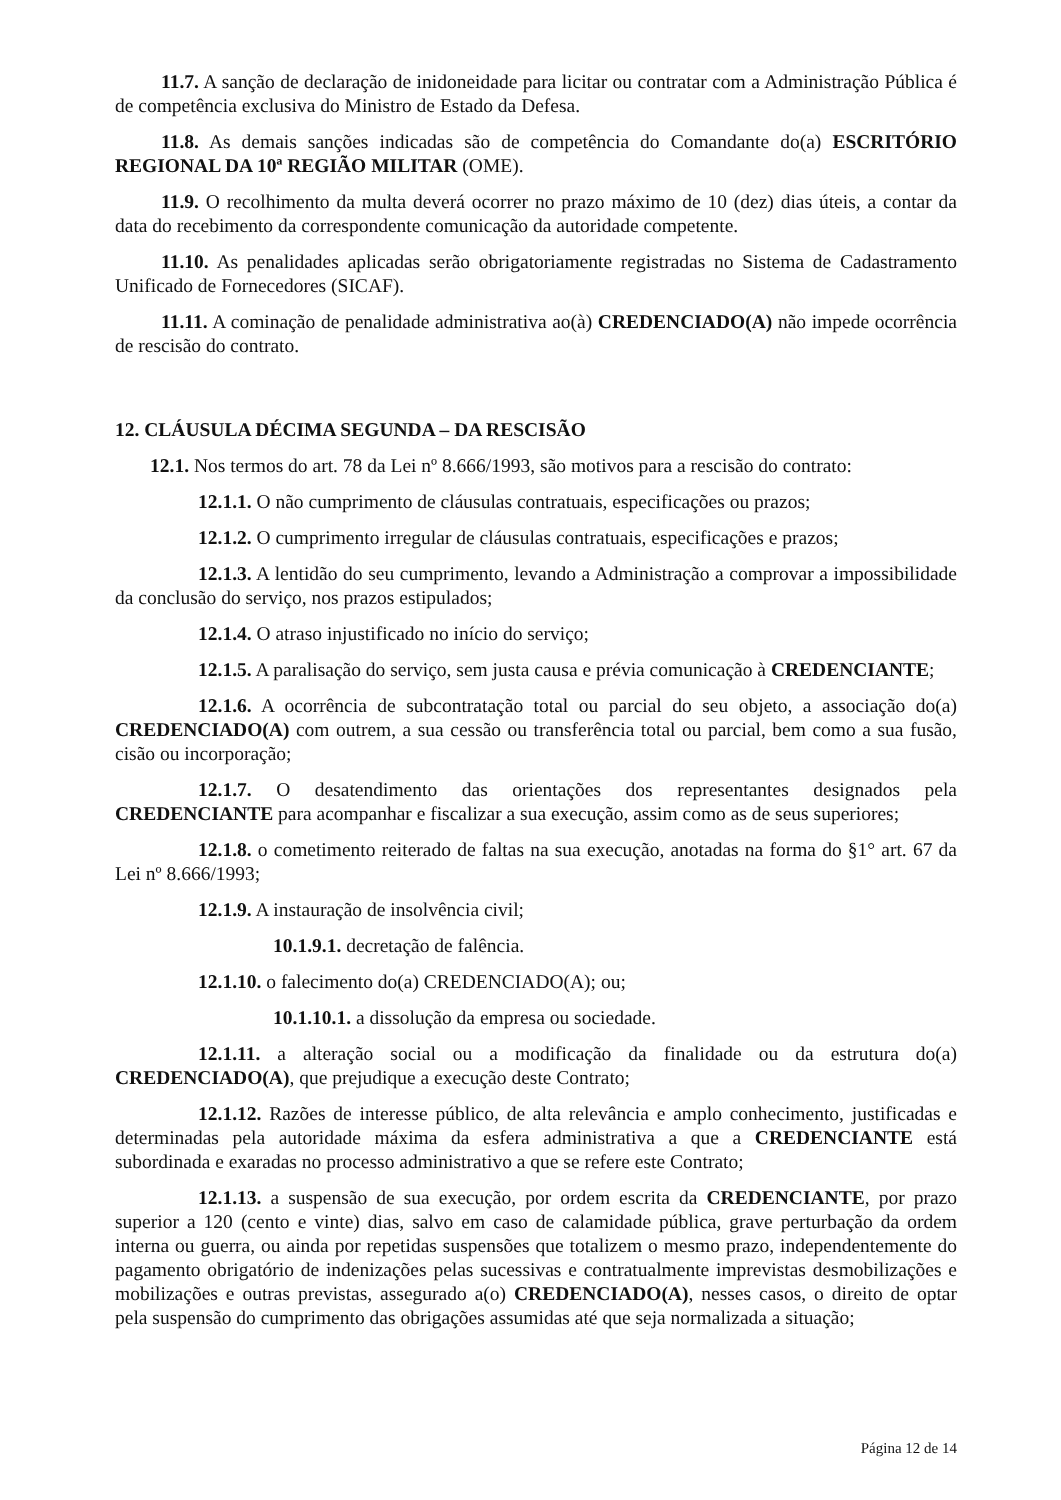11.7. A sanção de declaração de inidoneidade para licitar ou contratar com a Administração Pública é de competência exclusiva do Ministro de Estado da Defesa.
11.8. As demais sanções indicadas são de competência do Comandante do(a) ESCRITÓRIO REGIONAL DA 10ª REGIÃO MILITAR (OME).
11.9. O recolhimento da multa deverá ocorrer no prazo máximo de 10 (dez) dias úteis, a contar da data do recebimento da correspondente comunicação da autoridade competente.
11.10. As penalidades aplicadas serão obrigatoriamente registradas no Sistema de Cadastramento Unificado de Fornecedores (SICAF).
11.11. A cominação de penalidade administrativa ao(à) CREDENCIADO(A) não impede ocorrência de rescisão do contrato.
12. CLÁUSULA DÉCIMA SEGUNDA – DA RESCISÃO
12.1. Nos termos do art. 78 da Lei nº 8.666/1993, são motivos para a rescisão do contrato:
12.1.1. O não cumprimento de cláusulas contratuais, especificações ou prazos;
12.1.2. O cumprimento irregular de cláusulas contratuais, especificações e prazos;
12.1.3. A lentidão do seu cumprimento, levando a Administração a comprovar a impossibilidade da conclusão do serviço, nos prazos estipulados;
12.1.4. O atraso injustificado no início do serviço;
12.1.5. A paralisação do serviço, sem justa causa e prévia comunicação à CREDENCIANTE;
12.1.6. A ocorrência de subcontratação total ou parcial do seu objeto, a associação do(a) CREDENCIADO(A) com outrem, a sua cessão ou transferência total ou parcial, bem como a sua fusão, cisão ou incorporação;
12.1.7. O desatendimento das orientações dos representantes designados pela CREDENCIANTE para acompanhar e fiscalizar a sua execução, assim como as de seus superiores;
12.1.8. o cometimento reiterado de faltas na sua execução, anotadas na forma do §1° art. 67 da Lei nº 8.666/1993;
12.1.9. A instauração de insolvência civil;
10.1.9.1. decretação de falência.
12.1.10. o falecimento do(a) CREDENCIADO(A); ou;
10.1.10.1. a dissolução da empresa ou sociedade.
12.1.11. a alteração social ou a modificação da finalidade ou da estrutura do(a) CREDENCIADO(A), que prejudique a execução deste Contrato;
12.1.12. Razões de interesse público, de alta relevância e amplo conhecimento, justificadas e determinadas pela autoridade máxima da esfera administrativa a que a CREDENCIANTE está subordinada e exaradas no processo administrativo a que se refere este Contrato;
12.1.13. a suspensão de sua execução, por ordem escrita da CREDENCIANTE, por prazo superior a 120 (cento e vinte) dias, salvo em caso de calamidade pública, grave perturbação da ordem interna ou guerra, ou ainda por repetidas suspensões que totalizem o mesmo prazo, independentemente do pagamento obrigatório de indenizações pelas sucessivas e contratualmente imprevistas desmobilizações e mobilizações e outras previstas, assegurado a(o) CREDENCIADO(A), nesses casos, o direito de optar pela suspensão do cumprimento das obrigações assumidas até que seja normalizada a situação;
Página 12 de 14